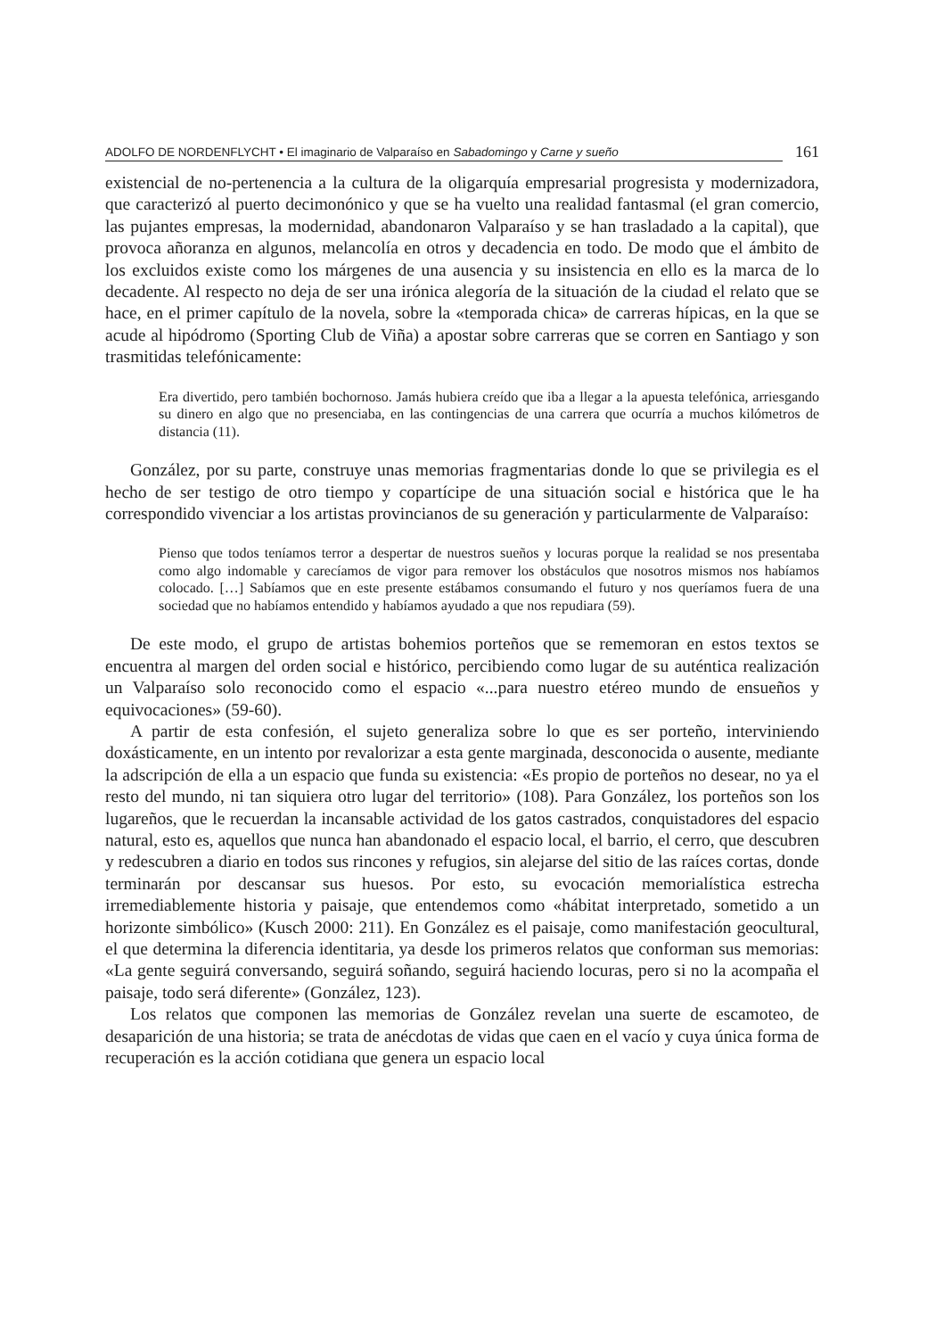ADOLFO DE NORDENFLYCHT • El imaginario de Valparaíso en Sabadomingo y Carne y sueño 161
existencial de no-pertenencia a la cultura de la oligarquía empresarial progresista y modernizadora, que caracterizó al puerto decimonónico y que se ha vuelto una realidad fantasmal (el gran comercio, las pujantes empresas, la modernidad, abandonaron Valparaíso y se han trasladado a la capital), que provoca añoranza en algunos, melancolía en otros y decadencia en todo. De modo que el ámbito de los excluidos existe como los márgenes de una ausencia y su insistencia en ello es la marca de lo decadente. Al respecto no deja de ser una irónica alegoría de la situación de la ciudad el relato que se hace, en el primer capítulo de la novela, sobre la «temporada chica» de carreras hípicas, en la que se acude al hipódromo (Sporting Club de Viña) a apostar sobre carreras que se corren en Santiago y son trasmitidas telefónicamente:
Era divertido, pero también bochornoso. Jamás hubiera creído que iba a llegar a la apuesta telefónica, arriesgando su dinero en algo que no presenciaba, en las contingencias de una carrera que ocurría a muchos kilómetros de distancia (11).
González, por su parte, construye unas memorias fragmentarias donde lo que se privilegia es el hecho de ser testigo de otro tiempo y copartícipe de una situación social e histórica que le ha correspondido vivenciar a los artistas provincianos de su generación y particularmente de Valparaíso:
Pienso que todos teníamos terror a despertar de nuestros sueños y locuras porque la realidad se nos presentaba como algo indomable y carecíamos de vigor para remover los obstáculos que nosotros mismos nos habíamos colocado. […] Sabíamos que en este presente estábamos consumando el futuro y nos queríamos fuera de una sociedad que no habíamos entendido y habíamos ayudado a que nos repudiara (59).
De este modo, el grupo de artistas bohemios porteños que se rememoran en estos textos se encuentra al margen del orden social e histórico, percibiendo como lugar de su auténtica realización un Valparaíso solo reconocido como el espacio «...para nuestro etéreo mundo de ensueños y equivocaciones» (59-60).
A partir de esta confesión, el sujeto generaliza sobre lo que es ser porteño, interviniendo doxásticamente, en un intento por revalorizar a esta gente marginada, desconocida o ausente, mediante la adscripción de ella a un espacio que funda su existencia: «Es propio de porteños no desear, no ya el resto del mundo, ni tan siquiera otro lugar del territorio» (108). Para González, los porteños son los lugareños, que le recuerdan la incansable actividad de los gatos castrados, conquistadores del espacio natural, esto es, aquellos que nunca han abandonado el espacio local, el barrio, el cerro, que descubren y redescubren a diario en todos sus rincones y refugios, sin alejarse del sitio de las raíces cortas, donde terminarán por descansar sus huesos. Por esto, su evocación memorialística estrecha irremediablemente historia y paisaje, que entendemos como «hábitat interpretado, sometido a un horizonte simbólico» (Kusch 2000: 211). En González es el paisaje, como manifestación geocultural, el que determina la diferencia identitaria, ya desde los primeros relatos que conforman sus memorias: «La gente seguirá conversando, seguirá soñando, seguirá haciendo locuras, pero si no la acompaña el paisaje, todo será diferente» (González, 123).
Los relatos que componen las memorias de González revelan una suerte de escamoteo, de desaparición de una historia; se trata de anécdotas de vidas que caen en el vacío y cuya única forma de recuperación es la acción cotidiana que genera un espacio local